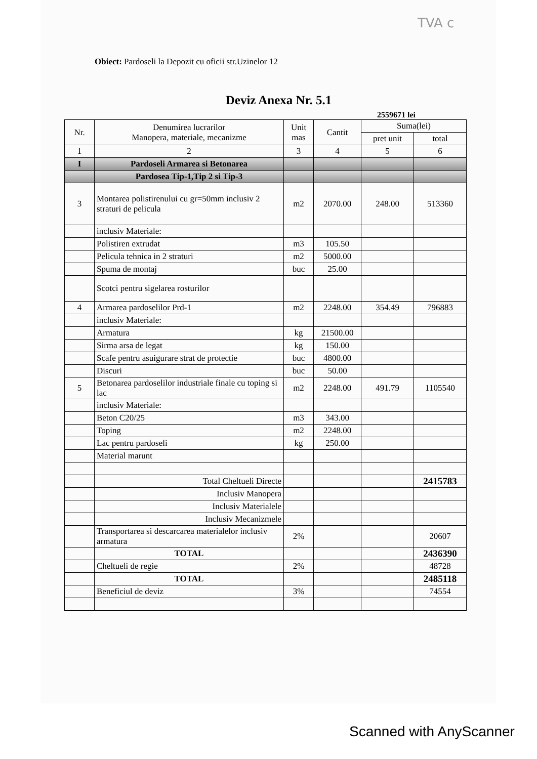TVA c
Obiect: Pardoseli la Depozit cu oficii str.Uzinelor 12
Deviz Anexa Nr. 5.1
2559671 lei
| Nr. | Denumirea lucrarilor Manopera, materiale, mecanizme | Unit mas | Cantit | Suma(lei) | |
| --- | --- | --- | --- | --- | --- |
| | | | | pret unit | total |
| 1 | 2 | 3 | 4 | 5 | 6 |
| I | Pardoseli Armarea si Betonarea | | | | |
| | Pardosea Tip-1,Tip 2 si Tip-3 | | | | |
| 3 | Montarea polistirenului cu gr=50mm inclusiv 2 straturi de pelicula | m2 | 2070.00 | 248.00 | 513360 |
| | inclusiv Materiale: | | | | |
| | Polistiren extrudat | m3 | 105.50 | | |
| | Pelicula tehnica in 2 straturi | m2 | 5000.00 | | |
| | Spuma de montaj | buc | 25.00 | | |
| | Scotci pentru sigelarea rosturilor | | | | |
| 4 | Armarea pardoselilor Prd-1 | m2 | 2248.00 | 354.49 | 796883 |
| | inclusiv Materiale: | | | | |
| | Armatura | kg | 21500.00 | | |
| | Sirma arsa de legat | kg | 150.00 | | |
| | Scafe pentru asuigurare strat de protectie | buc | 4800.00 | | |
| | Discuri | buc | 50.00 | | |
| 5 | Betonarea pardoselilor industriale finale cu toping si lac | m2 | 2248.00 | 491.79 | 1105540 |
| | inclusiv Materiale: | | | | |
| | Beton C20/25 | m3 | 343.00 | | |
| | Toping | m2 | 2248.00 | | |
| | Lac pentru pardoseli | kg | 250.00 | | |
| | Material marunt | | | | |
| | Total Cheltueli Directe | | | | 2415783 |
| | Inclusiv Manopera | | | | |
| | Inclusiv Materialele | | | | |
| | Inclusiv Mecanizmele | | | | |
| | Transportarea si descarcarea materialelor inclusiv armatura | 2% | | | 20607 |
| | TOTAL | | | | 2436390 |
| | Cheltueli de regie | 2% | | | 48728 |
| | TOTAL | | | | 2485118 |
| | Beneficiul de deviz | 3% | | | 74554 |
Scanned with AnyScanner